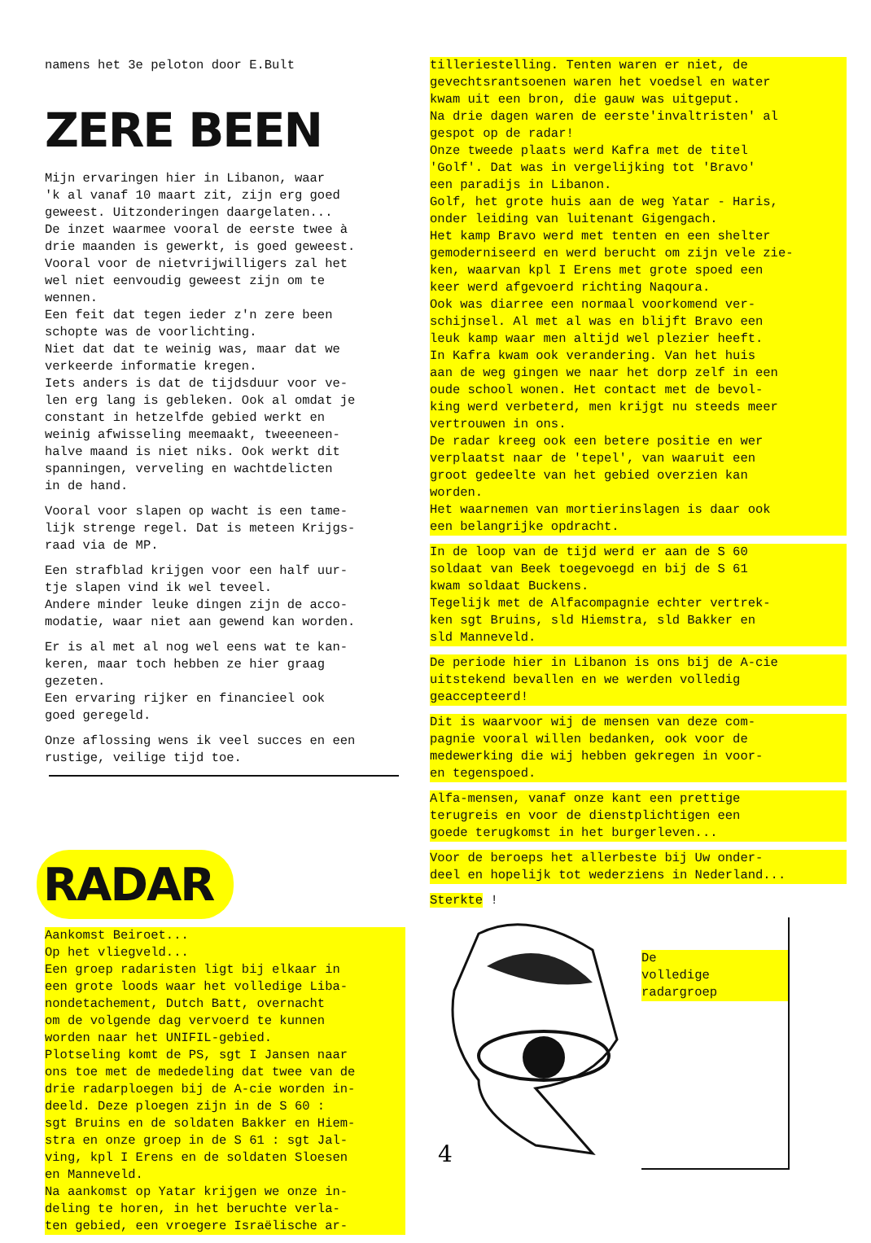namens het 3e peloton door E.Bult
ZERE BEEN
Mijn ervaringen hier in Libanon, waar 'k al vanaf 10 maart zit, zijn erg goed geweest. Uitzonderingen daargelaten... De inzet waarmee vooral de eerste twee à drie maanden is gewerkt, is goed geweest. Vooral voor de nietvrijwilligers zal het wel niet eenvoudig geweest zijn om te wennen. Een feit dat tegen ieder z'n zere been schopte was de voorlichting. Niet dat dat te weinig was, maar dat we verkeerde informatie kregen. Iets anders is dat de tijdsduur voor ve- len erg lang is gebleken. Ook al omdat je constant in hetzelfde gebied werkt en weinig afwisseling meemaakt, tweeeneen- halve maand is niet niks. Ook werkt dit spanningen, verveling en wachtdelicten in de hand.
Vooral voor slapen op wacht is een tame- lijk strenge regel. Dat is meteen Krijgs- raad via de MP.
Een strafblad krijgen voor een half uur- tje slapen vind ik wel teveel. Andere minder leuke dingen zijn de acco- modatie, waar niet aan gewend kan worden.
Er is al met al nog wel eens wat te kan- keren, maar toch hebben ze hier graag gezeten. Een ervaring rijker en financieel ook goed geregeld.
Onze aflossing wens ik veel succes en een rustige, veilige tijd toe.
RADAR
Aankomst Beiroet... Op het vliegveld... Een groep radaristen ligt bij elkaar in een grote loods waar het volledige Liba- nondetachement, Dutch Batt, overnacht om de volgende dag vervoerd te kunnen worden naar het UNIFIL-gebied. Plotseling komt de PS, sgt I Jansen naar ons toe met de mededeling dat twee van de drie radarploegen bij de A-cie worden in- deeld. Deze ploegen zijn in de S 60 : sgt Bruins en de soldaten Bakker en Hiem- stra en onze groep in de S 61 : sgt Jal- ving, kpl I Erens en de soldaten Sloesen en Manneveld. Na aankomst op Yatar krijgen we onze in- deling te horen, in het beruchte verla- ten gebied, een vroegere Israëlische ar-
tilleriestelling. Tenten waren er niet, de gevechtsrantsoenen waren het voedsel en water kwam uit een bron, die gauw was uitgeput. Na drie dagen waren de eerste'invaltristen' al gespot op de radar! Onze tweede plaats werd Kafra met de titel 'Golf'. Dat was in vergelijking tot 'Bravo' een paradijs in Libanon. Golf, het grote huis aan de weg Yatar - Haris, onder leiding van luitenant Gigengach. Het kamp Bravo werd met tenten en een shelter gemoderniseerd en werd berucht om zijn vele zie- ken, waarvan kpl I Erens met grote spoed een keer werd afgevoerd richting Naqoura. Ook was diarree een normaal voorkomend ver- schijnsel. Al met al was en blijft Bravo een leuk kamp waar men altijd wel plezier heeft. In Kafra kwam ook verandering. Van het huis aan de weg gingen we naar het dorp zelf in een oude school wonen. Het contact met de bevol- king werd verbeterd, men krijgt nu steeds meer vertrouwen in ons. De radar kreeg ook een betere positie en wer verplaatst naar de 'tepel', van waaruit een groot gedeelte van het gebied overzien kan worden. Het waarnemen van mortierinslagen is daar ook een belangrijke opdracht.
In de loop van de tijd werd er aan de S 60 soldaat van Beek toegevoegd en bij de S 61 kwam soldaat Buckens. Tegelijk met de Alfacompagnie echter vertrek- ken sgt Bruins, sld Hiemstra, sld Bakker en sld Manneveld.
De periode hier in Libanon is ons bij de A-cie uitstekend bevallen en we werden volledig geaccepteerd!
Dit is waarvoor wij de mensen van deze com- pagnie vooral willen bedanken, ook voor de medewerking die wij hebben gekregen in voor- en tegenspoed.
Alfa-mensen, vanaf onze kant een prettige terugreis en voor de dienstplichtigen een goede terugkomst in het burgerleven...
Voor de beroeps het allerbeste bij Uw onder- deel en hopelijk tot wederziens in Nederland...
Sterkte !
4
De volledige radargroep